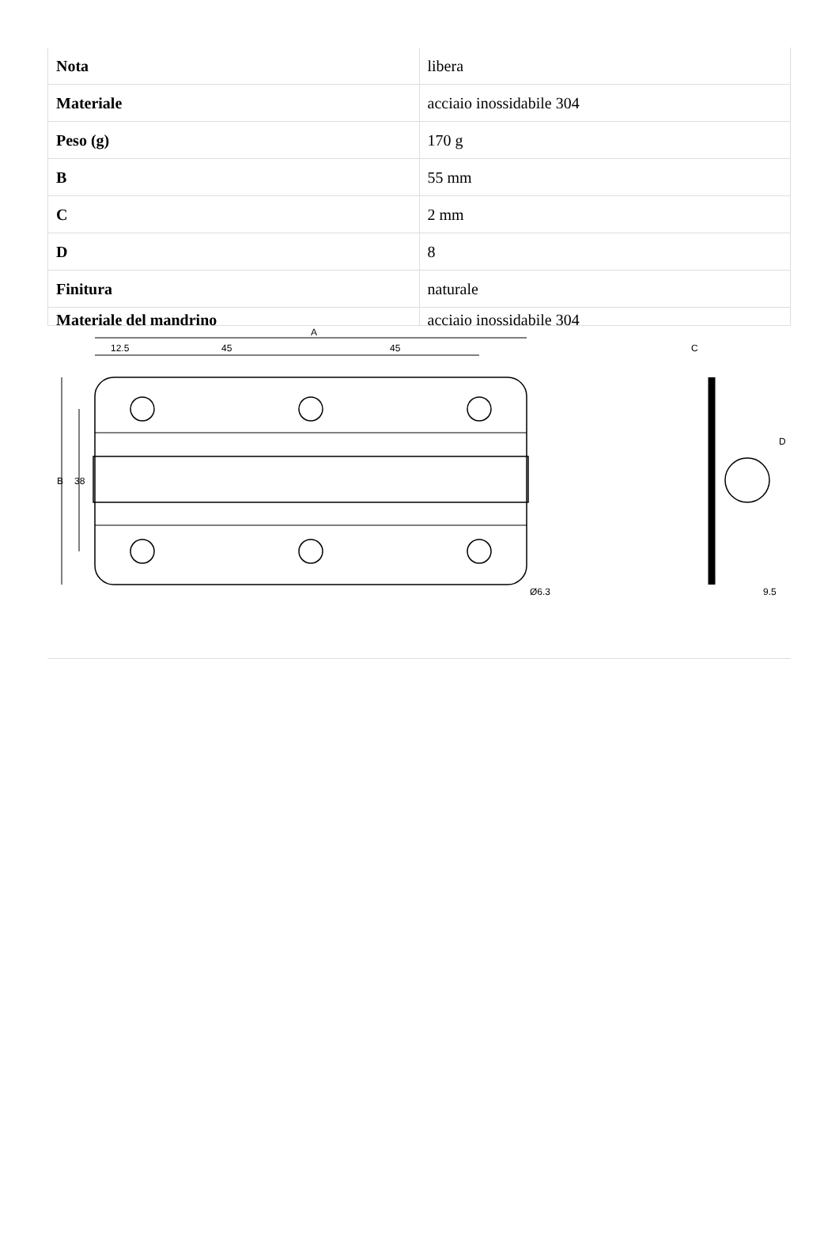| Nota | libera |
| Materiale | acciaio inossidabile 304 |
| Peso (g) | 170 g |
| B | 55 mm |
| C | 2 mm |
| D | 8 |
| Finitura | naturale |
| Materiale del mandrino | acciaio inossidabile 304 |
A
12.5
45
45
B
38
Ø6.3
C
D
9.5